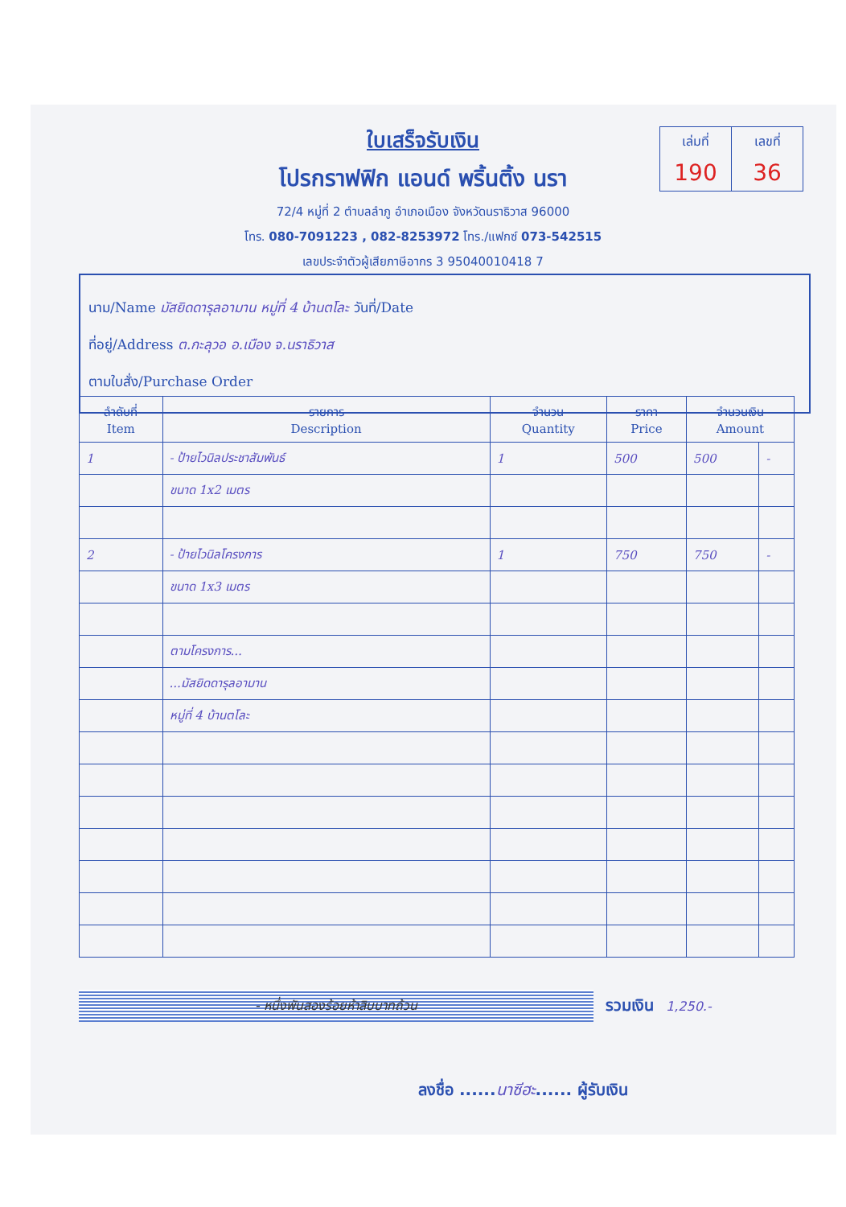ใบเสร็จรับเงิน
โปรกราฟฟิก แอนด์ พริ้นติ้ง นรา
72/4 หมู่ที่ 2 ตำบลลำภู อำเภอเมือง จังหวัดนราธิวาส 96000
โทร. 080-7091223 , 082-8253972 โทร./แฟกซ์ 073-542515
เลขประจำตัวผู้เสียภาษีอากร 3 95040010418 7
เล่มที่
190
เลขที่
36
นาม/Name มัสยิดดารุลอามาน หมู่ที่ 4 บ้านตโละ วันที่/Date
ที่อยู่/Address ต.กะลุวอ อ.เมือง จ.นราธิวาส
ตามใบสั่ง/Purchase Order
| ลำดับที่ Item | รายการ Description | จำนวน Quantity | ราคา Price | จำนวนเงิน Amount | |
| --- | --- | --- | --- | --- | --- |
| 1 | - ป้ายไวนิลประชาสัมพันธ์ | 1 | 500 | 500 | - |
| | ขนาด 1x2 เมตร | | | | |
| 2 | - ป้ายไวนิลโครงการ | 1 | 750 | 750 | - |
| | ขนาด 1x3 เมตร | | | | |
| | ตามโครงการ... | | | | |
| | ...มัสยิดดารุลอามาน | | | | |
| | หมู่ที่ 4 บ้านตโละ | | | | |
- หนึ่งพันสองร้อยห้าสิบบาทถ้วน
รวมเงิน 1,250.-
ลงชื่อ ......นาซีฮะ...... ผู้รับเงิน